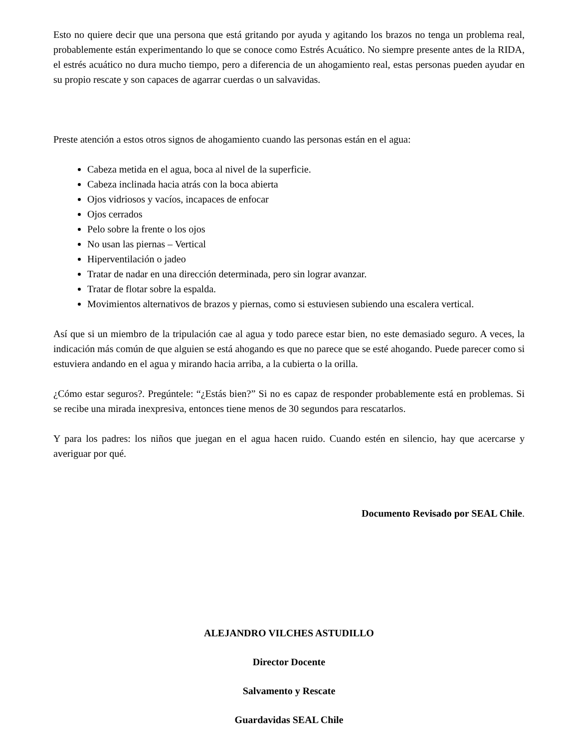Esto no quiere decir que una persona que está gritando por ayuda y agitando los brazos no tenga un problema real, probablemente están experimentando lo que se conoce como Estrés Acuático. No siempre presente antes de la RIDA, el estrés acuático no dura mucho tiempo, pero a diferencia de un ahogamiento real, estas personas pueden ayudar en su propio rescate y son capaces de agarrar cuerdas o un salvavidas.
Preste atención a estos otros signos de ahogamiento cuando las personas están en el agua:
Cabeza metida en el agua, boca al nivel de la superficie.
Cabeza inclinada hacia atrás con la boca abierta
Ojos vidriosos y vacíos, incapaces de enfocar
Ojos cerrados
Pelo sobre la frente o los ojos
No usan las piernas – Vertical
Hiperventilación o jadeo
Tratar de nadar en una dirección determinada, pero sin lograr avanzar.
Tratar de flotar sobre la espalda.
Movimientos alternativos de brazos y piernas, como si estuviesen subiendo una escalera vertical.
Así que si un miembro de la tripulación cae al agua y todo parece estar bien, no este demasiado seguro. A veces, la indicación más común de que alguien se está ahogando es que no parece que se esté ahogando. Puede parecer como si estuviera andando en el agua y mirando hacia arriba, a la cubierta o la orilla.
¿Cómo estar seguros?. Pregúntele: “¿Estás bien?” Si no es capaz de responder probablemente está en problemas. Si se recibe una mirada inexpresiva, entonces tiene menos de 30 segundos para rescatarlos.
Y para los padres: los niños que juegan en el agua hacen ruido. Cuando estén en silencio, hay que acercarse y averiguar por qué.
Documento Revisado por SEAL Chile.
ALEJANDRO VILCHES ASTUDILLO
Director Docente
Salvamento y Rescate
Guardavidas SEAL Chile